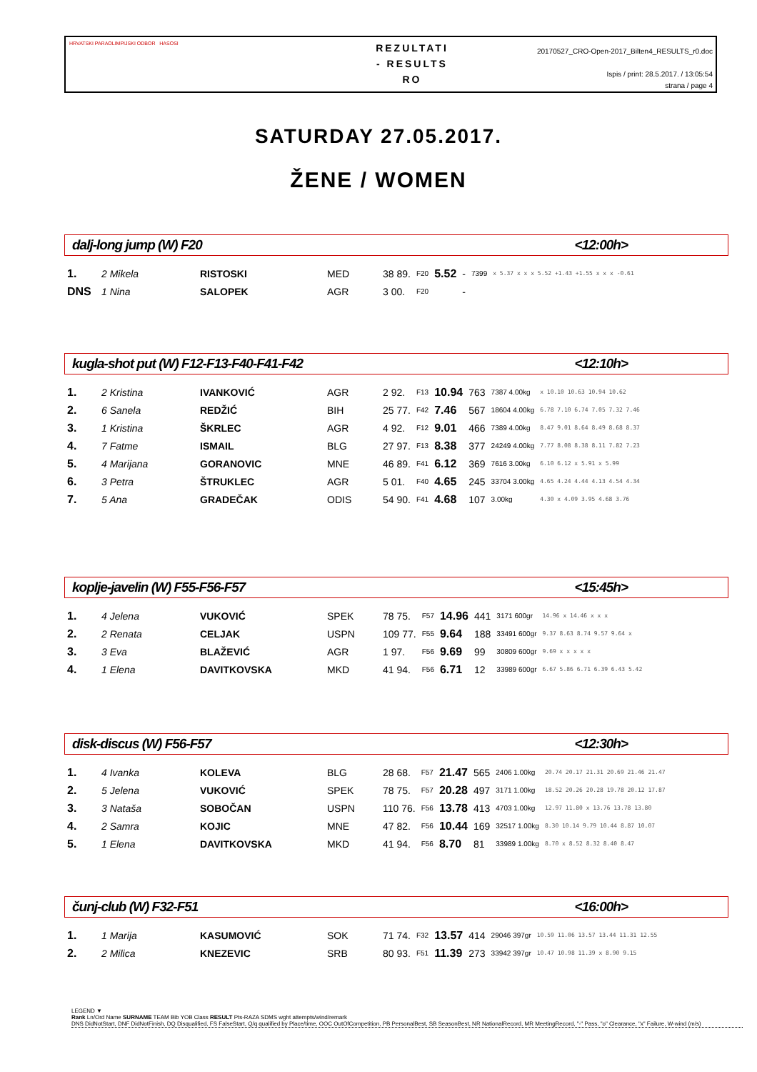HRVATSKI PARAOLIMPIJSKI ODBOR HASOSI
REZULTATI
- RESULTS
RO
20170527_CRO-Open-2017_Bilten4_RESULTS_r0.doc
Ispis / print: 28.5.2017. / 13:05:54
strana / page 4
SATURDAY 27.05.2017.
ŽENE / WOMEN
dalj-long jump (W) F20 <12:00h>
| 1. | 2 Mikela | RISTOSKI | MED | 38 89. | F20 | 5.52 | - | 7399 | x 5.37 x x x 5.52 +1.43 +1.55 x x x -0.61 |
| DNS | 1 Nina | SALOPEK | AGR | 3 00. | F20 | | - | | |
kugla-shot put (W) F12-F13-F40-F41-F42 <12:10h>
| 1. | 2 Kristina | IVANKOVIĆ | AGR | 2 92. | F13 | 10.94 | 763 | 7387 4.00kg | x 10.10 10.63 10.94 10.62 |
| 2. | 6 Sanela | REDŽIĆ | BIH | 25 77. | F42 | 7.46 | 567 | 18604 4.00kg | 6.78 7.10 6.74 7.05 7.32 7.46 |
| 3. | 1 Kristina | ŠKRLEC | AGR | 4 92. | F12 | 9.01 | 466 | 7389 4.00kg | 8.47 9.01 8.64 8.49 8.68 8.37 |
| 4. | 7 Fatme | ISMAIL | BLG | 27 97. | F13 | 8.38 | 377 | 24249 4.00kg | 7.77 8.08 8.38 8.11 7.82 7.23 |
| 5. | 4 Marijana | GORANOVIC | MNE | 46 89. | F41 | 6.12 | 369 | 7616 3.00kg | 6.10 6.12 x 5.91 x 5.99 |
| 6. | 3 Petra | ŠTRUKLEC | AGR | 5 01. | F40 | 4.65 | 245 | 33704 3.00kg | 4.65 4.24 4.44 4.13 4.54 4.34 |
| 7. | 5 Ana | GRADEČAK | ODIS | 54 90. | F41 | 4.68 | 107 | 3.00kg | 4.30 x 4.09 3.95 4.68 3.76 |
koplje-javelin (W) F55-F56-F57 <15:45h>
| 1. | 4 Jelena | VUKOVIĆ | SPEK | 78 75. | F57 | 14.96 | 441 | 3171 600gr | 14.96 x 14.46 x x x |
| 2. | 2 Renata | CELJAK | USPN | 109 77. | F55 | 9.64 | 188 | 33491 600gr | 9.37 8.63 8.74 9.57 9.64 x |
| 3. | 3 Eva | BLAŽEVIĆ | AGR | 1 97. | F56 | 9.69 | 99 | 30809 600gr | 9.69 x x x x x |
| 4. | 1 Elena | DAVITKOVSKA | MKD | 41 94. | F56 | 6.71 | 12 | 33989 600gr | 6.67 5.86 6.71 6.39 6.43 5.42 |
disk-discus (W) F56-F57 <12:30h>
| 1. | 4 Ivanka | KOLEVA | BLG | 28 68. | F57 | 21.47 | 565 | 2406 1.00kg | 20.74 20.17 21.31 20.69 21.46 21.47 |
| 2. | 5 Jelena | VUKOVIĆ | SPEK | 78 75. | F57 | 20.28 | 497 | 3171 1.00kg | 18.52 20.26 20.28 19.78 20.12 17.87 |
| 3. | 3 Nataša | SOBOČAN | USPN | 110 76. | F56 | 13.78 | 413 | 4703 1.00kg | 12.97 11.80 x 13.76 13.78 13.80 |
| 4. | 2 Samra | KOJIC | MNE | 47 82. | F56 | 10.44 | 169 | 32517 1.00kg | 8.30 10.14 9.79 10.44 8.87 10.07 |
| 5. | 1 Elena | DAVITKOVSKA | MKD | 41 94. | F56 | 8.70 | 81 | 33989 1.00kg | 8.70 x 8.52 8.32 8.40 8.47 |
čunj-club (W) F32-F51 <16:00h>
| 1. | 1 Marija | KASUMOVIĆ | SOK | 71 74. | F32 | 13.57 | 414 | 29046 397gr | 10.59 11.06 13.57 13.44 11.31 12.55 |
| 2. | 2 Milica | KNEZEVIC | SRB | 80 93. | F51 | 11.39 | 273 | 33942 397gr | 10.47 10.98 11.39 x 8.90 9.15 |
LEGEND ▼
Rank Ln/Ord Name SURNAME TEAM Bib YOB Class RESULT Pts-RAZA SDMS wght attempts/wind/remark
DNS DidNotStart, DNF DidNotFinish, DQ Disqualified, FS FalseStart, Q/q qualified by Place/time, OOC OutOfCompetition, PB PersonalBest, SB SeasonBest, NR NationalRecord, MR MeetingRecord, "-" Pass, "o" Clearance, "x" Failure, W-wind (m/s)